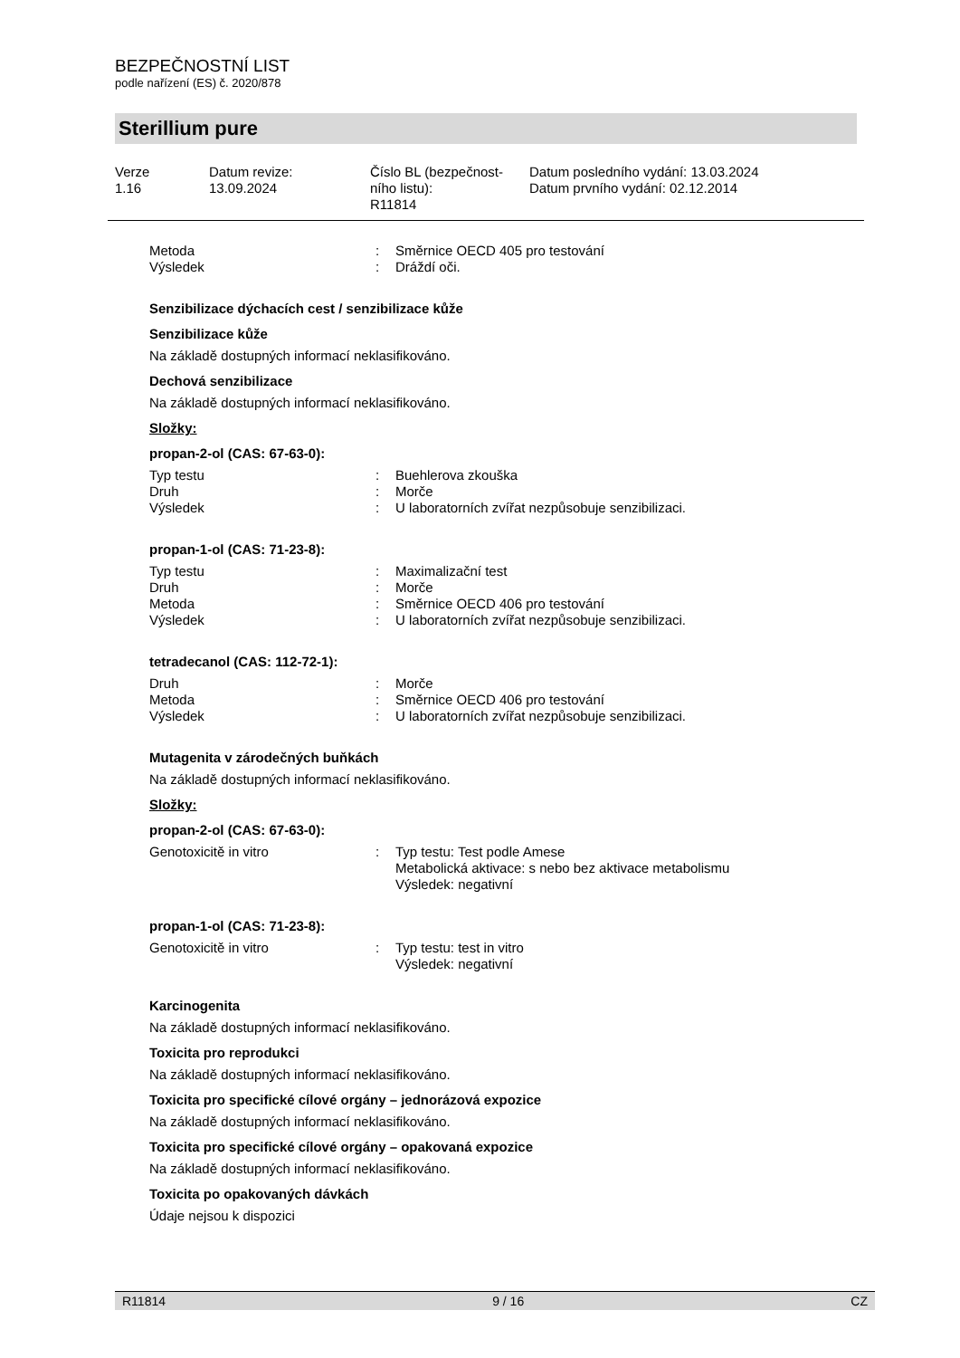BEZPEČNOSTNÍ LIST
podle nařízení (ES) č. 2020/878
Sterillium pure
Verze
1.16
Datum revize:
13.09.2024
Číslo BL (bezpečnost-
ního listu):
R11814
Datum posledního vydání: 13.03.2024
Datum prvního vydání: 02.12.2014
Metoda: Směrnice OECD 405 pro testování Výsledek: Dráždí oči.
Senzibilizace dýchacích cest / senzibilizace kůže
Senzibilizace kůže
Na základě dostupných informací neklasifikováno.
Dechová senzibilizace
Na základě dostupných informací neklasifikováno.
Složky:
propan-2-ol (CAS: 67-63-0):
Typ testu: Buehlerova zkouška Druh: Morče Výsledek: U laboratorních zvířat nezpůsobuje senzibilizaci.
propan-1-ol (CAS: 71-23-8):
Typ testu: Maximalizační test Druh: Morče Metoda: Směrnice OECD 406 pro testování Výsledek: U laboratorních zvířat nezpůsobuje senzibilizaci.
tetradecanol (CAS: 112-72-1):
Druh: Morče Metoda: Směrnice OECD 406 pro testování Výsledek: U laboratorních zvířat nezpůsobuje senzibilizaci.
Mutagenita v zárodečných buňkách
Na základě dostupných informací neklasifikováno.
Složky:
propan-2-ol (CAS: 67-63-0):
Genotoxicitě in vitro: Typ testu: Test podle Amese
Metabolická aktivace: s nebo bez aktivace metabolismu
Výsledek: negativní
propan-1-ol (CAS: 71-23-8):
Genotoxicitě in vitro: Typ testu: test in vitro
Výsledek: negativní
Karcinogenita
Na základě dostupných informací neklasifikováno.
Toxicita pro reprodukci
Na základě dostupných informací neklasifikováno.
Toxicita pro specifické cílové orgány – jednorázová expozice
Na základě dostupných informací neklasifikováno.
Toxicita pro specifické cílové orgány – opakovaná expozice
Na základě dostupných informací neklasifikováno.
Toxicita po opakovaných dávkách
Údaje nejsou k dispozici
R11814 9 / 16 CZ